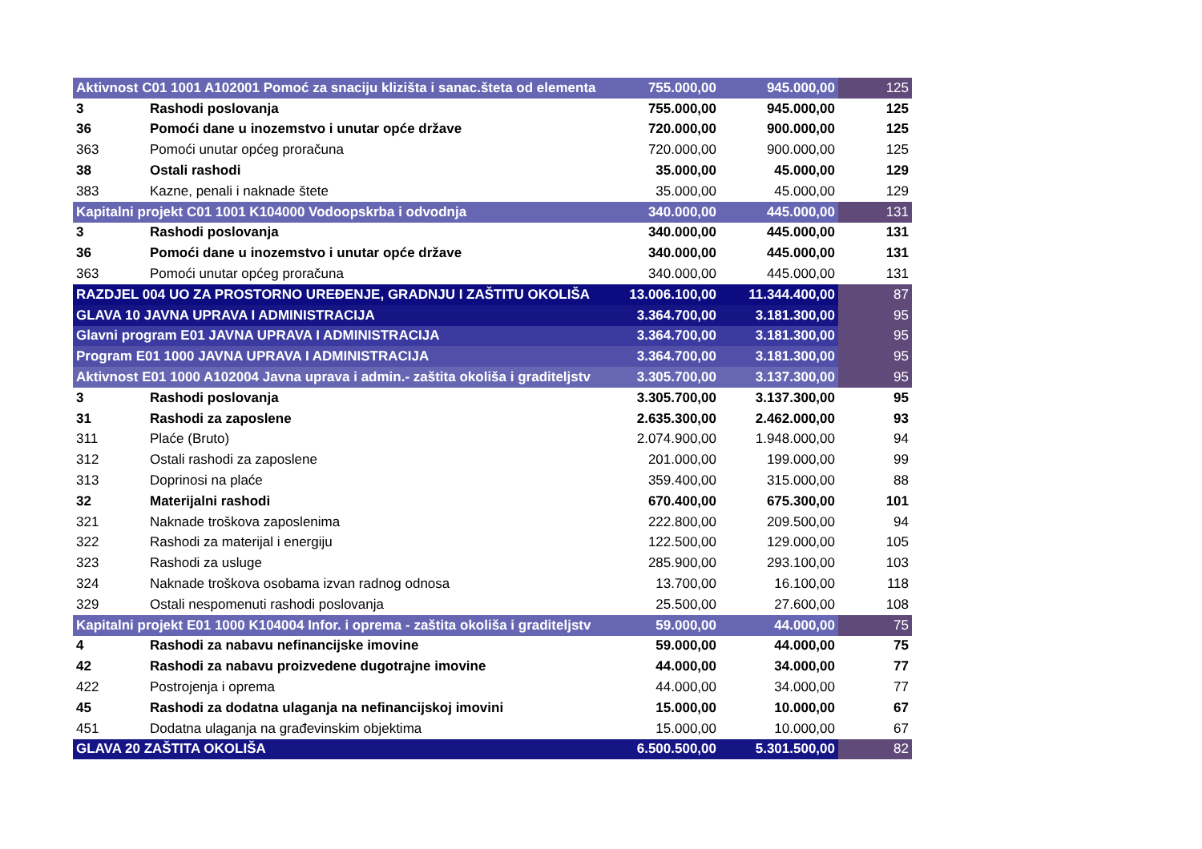| Aktivnost C01 1001 A102001 Pomoć za snaciju klizišta i sanac.šteta od elementa | | 755.000,00 | 945.000,00 | 125 |
| 3 | Rashodi poslovanja | 755.000,00 | 945.000,00 | 125 |
| 36 | Pomoći dane u inozemstvo i unutar opće države | 720.000,00 | 900.000,00 | 125 |
| 363 | Pomoći unutar općeg proračuna | 720.000,00 | 900.000,00 | 125 |
| 38 | Ostali rashodi | 35.000,00 | 45.000,00 | 129 |
| 383 | Kazne, penali i naknade štete | 35.000,00 | 45.000,00 | 129 |
| Kapitalni projekt C01 1001 K104000 Vodoopskrba i odvodnja | | 340.000,00 | 445.000,00 | 131 |
| 3 | Rashodi poslovanja | 340.000,00 | 445.000,00 | 131 |
| 36 | Pomoći dane u inozemstvo i unutar opće države | 340.000,00 | 445.000,00 | 131 |
| 363 | Pomoći unutar općeg proračuna | 340.000,00 | 445.000,00 | 131 |
| RAZDJEL 004 UO ZA PROSTORNO UREĐENJE, GRADNJU I ZAŠTITU OKOLIŠA | | 13.006.100,00 | 11.344.400,00 | 87 |
| GLAVA 10 JAVNA UPRAVA I ADMINISTRACIJA | | 3.364.700,00 | 3.181.300,00 | 95 |
| Glavni program E01 JAVNA UPRAVA I ADMINISTRACIJA | | 3.364.700,00 | 3.181.300,00 | 95 |
| Program E01 1000 JAVNA UPRAVA I ADMINISTRACIJA | | 3.364.700,00 | 3.181.300,00 | 95 |
| Aktivnost E01 1000 A102004 Javna uprava i admin.- zaštita okoliša i graditeljstv | | 3.305.700,00 | 3.137.300,00 | 95 |
| 3 | Rashodi poslovanja | 3.305.700,00 | 3.137.300,00 | 95 |
| 31 | Rashodi za zaposlene | 2.635.300,00 | 2.462.000,00 | 93 |
| 311 | Plaće (Bruto) | 2.074.900,00 | 1.948.000,00 | 94 |
| 312 | Ostali rashodi za zaposlene | 201.000,00 | 199.000,00 | 99 |
| 313 | Doprinosi na plaće | 359.400,00 | 315.000,00 | 88 |
| 32 | Materijalni rashodi | 670.400,00 | 675.300,00 | 101 |
| 321 | Naknade troškova zaposlenima | 222.800,00 | 209.500,00 | 94 |
| 322 | Rashodi za materijal i energiju | 122.500,00 | 129.000,00 | 105 |
| 323 | Rashodi za usluge | 285.900,00 | 293.100,00 | 103 |
| 324 | Naknade troškova osobama izvan radnog odnosa | 13.700,00 | 16.100,00 | 118 |
| 329 | Ostali nespomenuti rashodi poslovanja | 25.500,00 | 27.600,00 | 108 |
| Kapitalni projekt E01 1000 K104004 Infor. i oprema - zaštita okoliša i graditeljstv | | 59.000,00 | 44.000,00 | 75 |
| 4 | Rashodi za nabavu nefinancijske imovine | 59.000,00 | 44.000,00 | 75 |
| 42 | Rashodi za nabavu proizvedene dugotrajne imovine | 44.000,00 | 34.000,00 | 77 |
| 422 | Postrojenja i oprema | 44.000,00 | 34.000,00 | 77 |
| 45 | Rashodi za dodatna ulaganja na nefinancijskoj imovini | 15.000,00 | 10.000,00 | 67 |
| 451 | Dodatna ulaganja na građevinskim objektima | 15.000,00 | 10.000,00 | 67 |
| GLAVA 20 ZAŠTITA OKOLIŠA | | 6.500.500,00 | 5.301.500,00 | 82 |